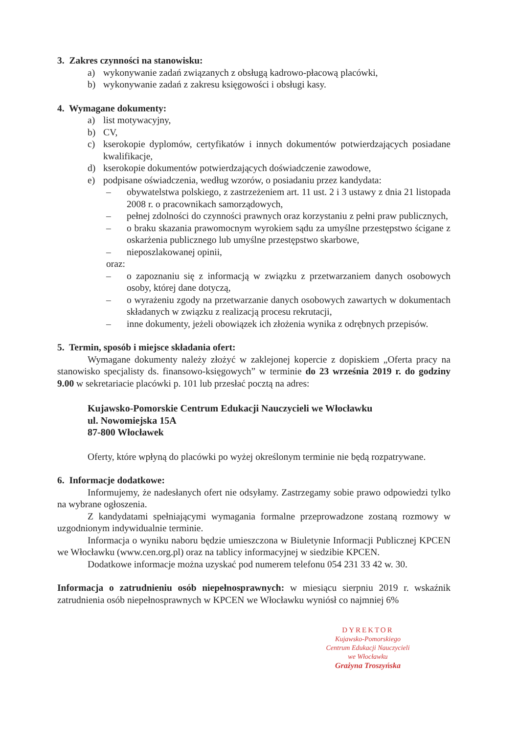3. Zakres czynności na stanowisku:
a) wykonywanie zadań związanych z obsługą kadrowo-płacową placówki,
b) wykonywanie zadań z zakresu księgowości i obsługi kasy.
4. Wymagane dokumenty:
a) list motywacyjny,
b) CV,
c) kserokopie dyplomów, certyfikatów i innych dokumentów potwierdzających posiadane kwalifikacje,
d) kserokopie dokumentów potwierdzających doświadczenie zawodowe,
e) podpisane oświadczenia, według wzorów, o posiadaniu przez kandydata:
– obywatelstwa polskiego, z zastrzeżeniem art. 11 ust. 2 i 3 ustawy z dnia 21 listopada 2008 r. o pracownikach samorządowych,
– pełnej zdolności do czynności prawnych oraz korzystaniu z pełni praw publicznych,
– o braku skazania prawomocnym wyrokiem sądu za umyślne przestępstwo ścigane z oskarżenia publicznego lub umyślne przestępstwo skarbowe,
– nieposzlakowanej opinii,
oraz:
– o zapoznaniu się z informacją w związku z przetwarzaniem danych osobowych osoby, której dane dotyczą,
– o wyrażeniu zgody na przetwarzanie danych osobowych zawartych w dokumentach składanych w związku z realizacją procesu rekrutacji,
– inne dokumenty, jeżeli obowiązek ich złożenia wynika z odrębnych przepisów.
5. Termin, sposób i miejsce składania ofert:
Wymagane dokumenty należy złożyć w zaklejonej kopercie z dopiskiem „Oferta pracy na stanowisko specjalisty ds. finansowo-księgowych” w terminie do 23 września 2019 r. do godziny 9.00 w sekretariacie placówki p. 101 lub przesłać pocztą na adres:
Kujawsko-Pomorskie Centrum Edukacji Nauczycieli we Włocławku
ul. Nowomiejska 15A
87-800 Włocławek
Oferty, które wpłyną do placówki po wyżej określonym terminie nie będą rozpatrywane.
6. Informacje dodatkowe:
Informujemy, że nadesłanych ofert nie odsyłamy. Zastrzegamy sobie prawo odpowiedzi tylko na wybrane ogłoszenia.
Z kandydatami spełniającymi wymagania formalne przeprowadzone zostaną rozmowy w uzgodnionym indywidualnie terminie.
Informacja o wyniku naboru będzie umieszczona w Biuletynie Informacji Publicznej KPCEN we Włocławku (www.cen.org.pl) oraz na tablicy informacyjnej w siedzibie KPCEN.
Dodatkowe informacje można uzyskać pod numerem telefonu 054 231 33 42 w. 30.
Informacja o zatrudnieniu osób niepełnosprawnych: w miesiącu sierpniu 2019 r. wskaźnik zatrudnienia osób niepełnosprawnych w KPCEN we Włocławku wyniósł co najmniej 6%
DYREKTOR
Kujawsko-Pomorskiego
Centrum Edukacji Nauczycieli
we Włocławku
Grażyna Troszyńska